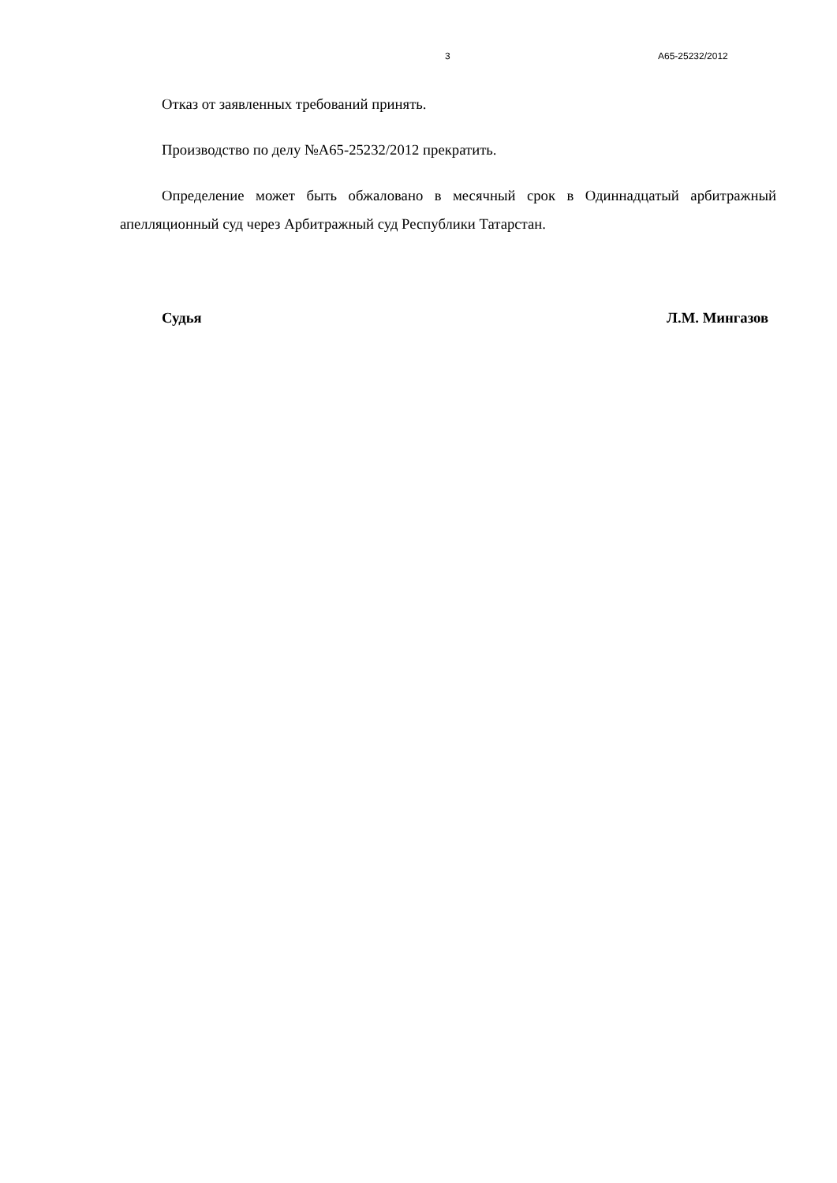3 А65-25232/2012
Отказ от заявленных требований принять.
Производство по делу №А65-25232/2012 прекратить.
Определение может быть обжаловано в месячный срок в Одиннадцатый арбитражный апелляционный суд через Арбитражный суд Республики Татарстан.
Судья Л.М. Мингазов